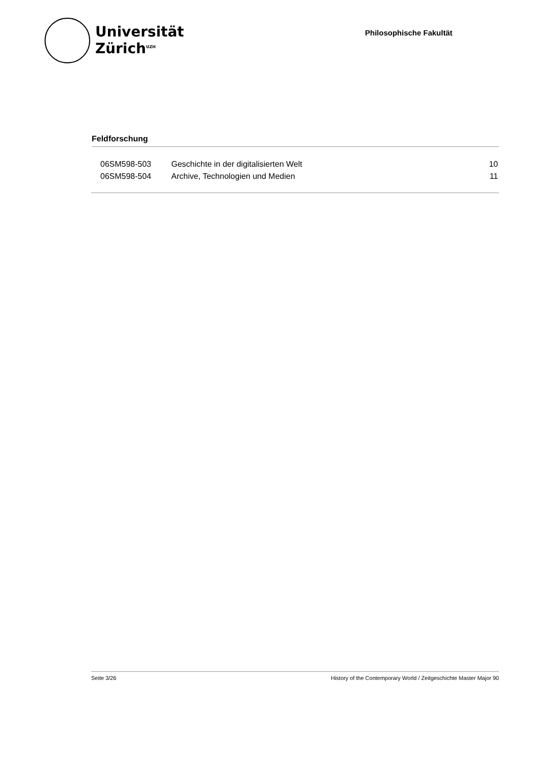Universität
Zürich<sup>UZH</sup>
Philosophische Fakultät
Feldforschung
| 06SM598-503 | Geschichte in der digitalisierten Welt | 10 |
| 06SM598-504 | Archive, Technologien und Medien | 11 |
Seite 3/26 History of the Contemporary World / Zeitgeschichte Master Major 90